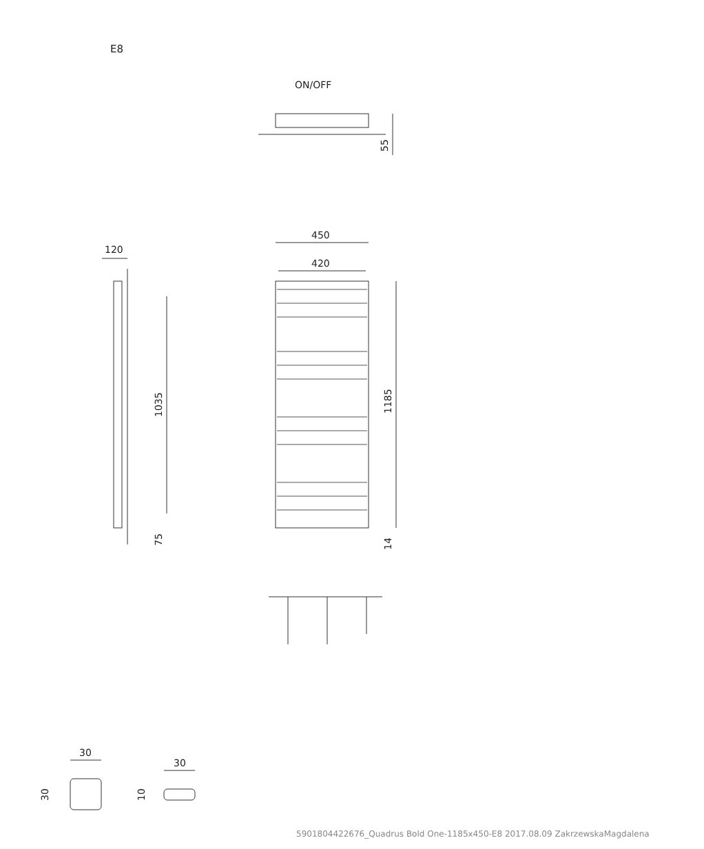E8
ON/OFF
55
450
420
1185
14
120
1035
75
30
30
30
10
5901804422676_Quadrus Bold One-1185x450-E8 2017.08.09 ZakrzewskaMagdalena